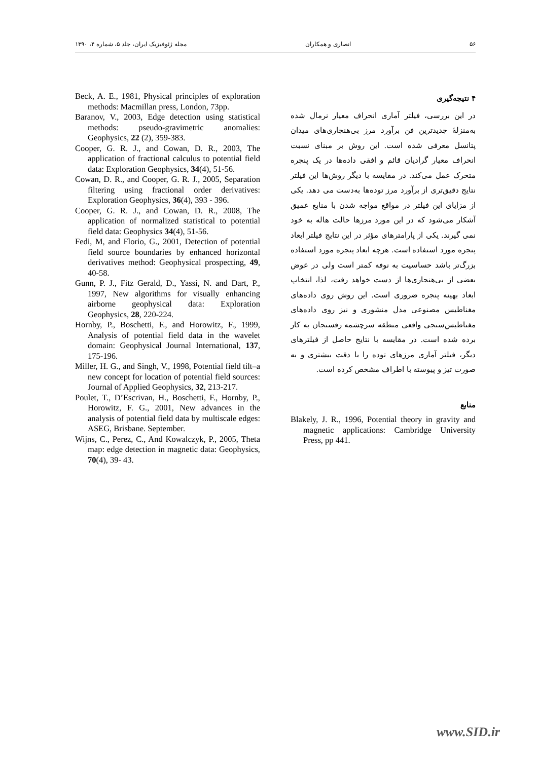۵۶ انصاری و همکاران مجله ژئوفیزیک ایران، جلد ۵، شماره ۴، ۱۳۹۰
۴ نتیجه‌گیری
در این بررسی، فیلتر آماری انحراف معیار نرمال شده به‌منزلهٔ جدیدترین فن برآورد مرز بی‌هنجاری‌های میدان پتانسل معرفی شده است. این روش بر مبنای نسبت انحراف معیار گرادیان قائم و افقی داده‌ها در یک پنجره متحرک عمل می‌کند. در مقایسه با دیگر روش‌ها این فیلتر نتایج دقیق‌تری از برآورد مرز توده‌ها به‌دست می دهد. یکی از مزایای این فیلتر در مواقع مواجه شدن با منابع عمیق آشکار می‌شود که در این مورد مرزها حالت هاله به خود نمی گیرند. یکی از پارامترهای مؤثر در این نتایج فیلتر ابعاد پنجره مورد استفاده است. هرچه ابعاد پنجره مورد استفاده بزرگ‌تر باشد حساسیت به نوفه کمتر است ولی در عوض بعضی از بی‌هنجاری‌ها از دست خواهد رفت، لذا، انتخاب ابعاد بهینه پنجره ضروری است. این روش روی داده‌های مغناطیس مصنوعی مدل منشوری و نیز روی داده‌های مغناطیس‌سنجی واقعی منطقه سرچشمه رفسنجان به کار برده شده است. در مقایسه با نتایج حاصل از فیلترهای دیگر، فیلتر آماری مرزهای توده را با دقت بیشتری و به صورت تیز و پیوسته با اطراف مشخص کرده است.
منابع
Blakely, J. R., 1996, Potential theory in gravity and magnetic applications: Cambridge University Press, pp 441.
Beck, A. E., 1981, Physical principles of exploration methods: Macmillan press, London, 73pp.
Baranov, V., 2003, Edge detection using statistical methods: pseudo-gravimetric anomalies: Geophysics, 22 (2), 359-383.
Cooper, G. R. J., and Cowan, D. R., 2003, The application of fractional calculus to potential field data: Exploration Geophysics, 34(4), 51-56.
Cowan, D. R., and Cooper, G. R. J., 2005, Separation filtering using fractional order derivatives: Exploration Geophysics, 36(4), 393 - 396.
Cooper, G. R. J., and Cowan, D. R., 2008, The application of normalized statistical to potential field data: Geophysics 34(4), 51-56.
Fedi, M, and Florio, G., 2001, Detection of potential field source boundaries by enhanced horizontal derivatives method: Geophysical prospecting, 49, 40-58.
Gunn, P. J., Fitz Gerald, D., Yassi, N. and Dart, P., 1997, New algorithms for visually enhancing airborne geophysical data: Exploration Geophysics, 28, 220-224.
Hornby, P., Boschetti, F., and Horowitz, F., 1999, Analysis of potential field data in the wavelet domain: Geophysical Journal International, 137, 175-196.
Miller, H. G., and Singh, V., 1998, Potential field tilt–a new concept for location of potential field sources: Journal of Applied Geophysics, 32, 213-217.
Poulet, T., D’Escrivan, H., Boschetti, F., Hornby, P., Horowitz, F. G., 2001, New advances in the analysis of potential field data by multiscale edges: ASEG, Brisbane. September.
Wijns, C., Perez, C., And Kowalczyk, P., 2005, Theta map: edge detection in magnetic data: Geophysics, 70(4), 39- 43.
www.SID.ir